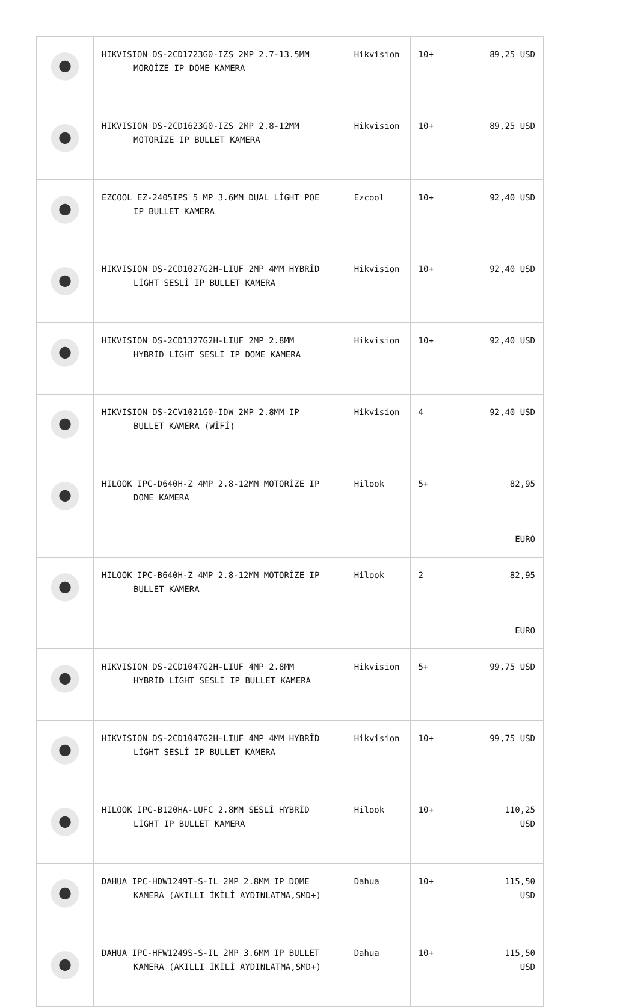| | HIKVISION DS-2CD1723G0-IZS 2MP 2.7-13.5MM MOROİZE IP DOME KAMERA | Hikvision | 10+ | 89,25 USD |
| | HIKVISION DS-2CD1623G0-IZS 2MP 2.8-12MM MOTORİZE IP BULLET KAMERA | Hikvision | 10+ | 89,25 USD |
| | EZCOOL EZ-2405IPS 5 MP 3.6MM DUAL LİGHT POE IP BULLET KAMERA | Ezcool | 10+ | 92,40 USD |
| | HIKVISION DS-2CD1027G2H-LIUF 2MP 4MM HYBRİD LİGHT SESLİ IP BULLET KAMERA | Hikvision | 10+ | 92,40 USD |
| | HIKVISION DS-2CD1327G2H-LIUF 2MP 2.8MM HYBRİD LİGHT SESLİ IP DOME KAMERA | Hikvision | 10+ | 92,40 USD |
| | HIKVISION DS-2CV1021G0-IDW 2MP 2.8MM IP BULLET KAMERA (WİFİ) | Hikvision | 4 | 92,40 USD |
| | HILOOK IPC-D640H-Z 4MP 2.8-12MM MOTORİZE IP DOME KAMERA | Hilook | 5+ | 82,95 EURO |
| | HILOOK IPC-B640H-Z 4MP 2.8-12MM MOTORİZE IP BULLET KAMERA | Hilook | 2 | 82,95 EURO |
| | HIKVISION DS-2CD1047G2H-LIUF 4MP 2.8MM HYBRİD LİGHT SESLİ IP BULLET KAMERA | Hikvision | 5+ | 99,75 USD |
| | HIKVISION DS-2CD1047G2H-LIUF 4MP 4MM HYBRİD LİGHT SESLİ IP BULLET KAMERA | Hikvision | 10+ | 99,75 USD |
| | HILOOK IPC-B120HA-LUFC 2.8MM SESLİ HYBRİD LİGHT IP BULLET KAMERA | Hilook | 10+ | 110,25 USD |
| | DAHUA IPC-HDW1249T-S-IL 2MP 2.8MM IP DOME KAMERA (AKILLI İKİLİ AYDINLATMA,SMD+) | Dahua | 10+ | 115,50 USD |
| | DAHUA IPC-HFW1249S-S-IL 2MP 3.6MM IP BULLET KAMERA (AKILLI İKİLİ AYDINLATMA,SMD+) | Dahua | 10+ | 115,50 USD |